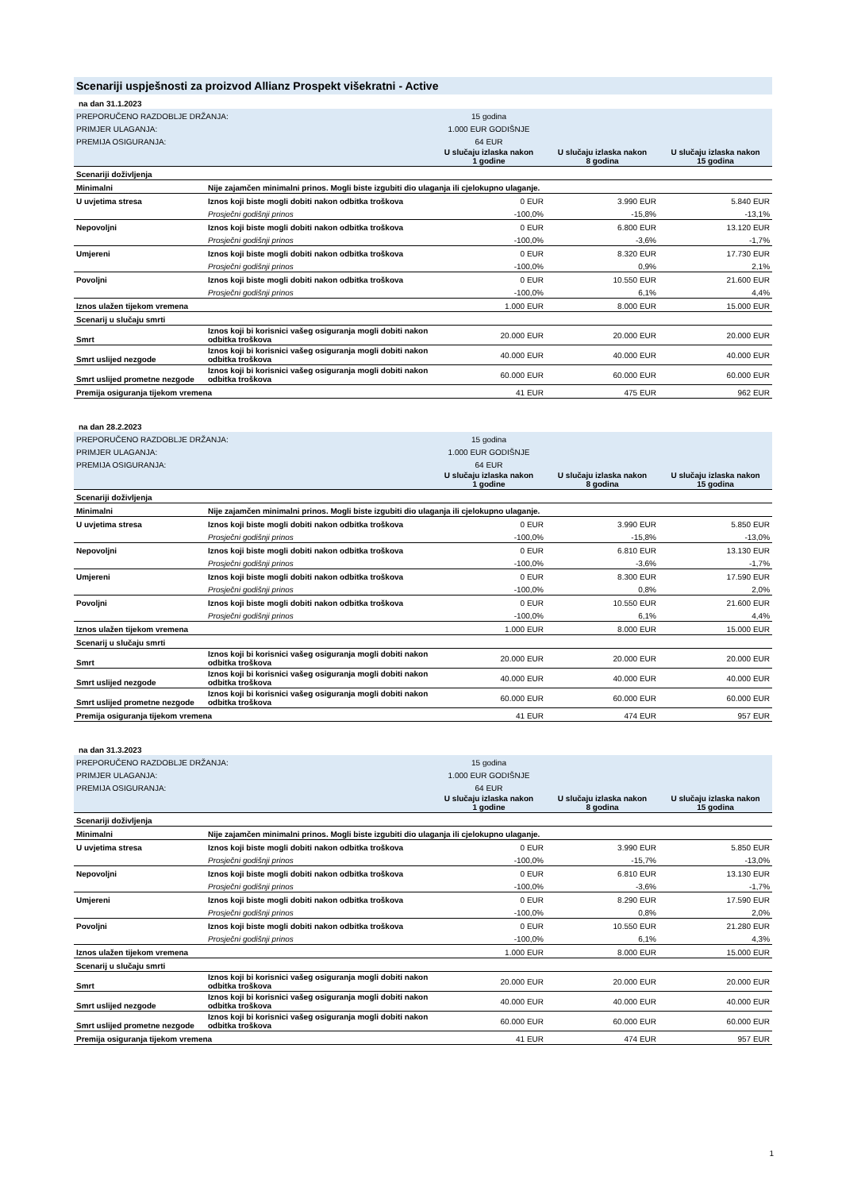Scenariji uspješnosti za proizvod Allianz Prospekt višekratni - Active
| na dan 31.1.2023 | | | | |
| PREPORUČENO RAZDOBLJE DRŽANJA: | | 15 godina | | |
| PRIMJER ULAGANJA: | | 1.000 EUR GODIŠNJE | | |
| PREMIJA OSIGURANJA: | | 64 EUR | | |
| | | U slučaju izlaska nakon 1 godine | U slučaju izlaska nakon 8 godina | U slučaju izlaska nakon 15 godina |
| Scenariji doživljenja | | | | |
| Minimalni | Nije zajamčen minimalni prinos. Mogli biste izgubiti dio ulaganja ili cjelokupno ulaganje. | | | |
| U uvjetima stresa | Iznos koji biste mogli dobiti nakon odbitka troškova | 0 EUR | 3.990 EUR | 5.840 EUR |
| | Prosječni godišnji prinos | -100,0% | -15,8% | -13,1% |
| Nepovoljni | Iznos koji biste mogli dobiti nakon odbitka troškova | 0 EUR | 6.800 EUR | 13.120 EUR |
| | Prosječni godišnji prinos | -100,0% | -3,6% | -1,7% |
| Umjereni | Iznos koji biste mogli dobiti nakon odbitka troškova | 0 EUR | 8.320 EUR | 17.730 EUR |
| | Prosječni godišnji prinos | -100,0% | 0,9% | 2,1% |
| Povoljni | Iznos koji biste mogli dobiti nakon odbitka troškova | 0 EUR | 10.550 EUR | 21.600 EUR |
| | Prosječni godišnji prinos | -100,0% | 6,1% | 4,4% |
| Iznos ulažen tijekom vremena | | 1.000 EUR | 8.000 EUR | 15.000 EUR |
| Scenarij u slučaju smrti | | | | |
| Smrt | Iznos koji bi korisnici vašeg osiguranja mogli dobiti nakon odbitka troškova | 20.000 EUR | 20.000 EUR | 20.000 EUR |
| Smrt uslijed nezgode | Iznos koji bi korisnici vašeg osiguranja mogli dobiti nakon odbitka troškova | 40.000 EUR | 40.000 EUR | 40.000 EUR |
| Smrt uslijed prometne nezgode | Iznos koji bi korisnici vašeg osiguranja mogli dobiti nakon odbitka troškova | 60.000 EUR | 60.000 EUR | 60.000 EUR |
| Premija osiguranja tijekom vremena | | 41 EUR | 475 EUR | 962 EUR |
| na dan 28.2.2023 | | | | |
| PREPORUČENO RAZDOBLJE DRŽANJA: | | 15 godina | | |
| PRIMJER ULAGANJA: | | 1.000 EUR GODIŠNJE | | |
| PREMIJA OSIGURANJA: | | 64 EUR | | |
| | | U slučaju izlaska nakon 1 godine | U slučaju izlaska nakon 8 godina | U slučaju izlaska nakon 15 godina |
| Scenariji doživljenja | | | | |
| Minimalni | Nije zajamčen minimalni prinos. Mogli biste izgubiti dio ulaganja ili cjelokupno ulaganje. | | | |
| U uvjetima stresa | Iznos koji biste mogli dobiti nakon odbitka troškova | 0 EUR | 3.990 EUR | 5.850 EUR |
| | Prosječni godišnji prinos | -100,0% | -15,8% | -13,0% |
| Nepovoljni | Iznos koji biste mogli dobiti nakon odbitka troškova | 0 EUR | 6.810 EUR | 13.130 EUR |
| | Prosječni godišnji prinos | -100,0% | -3,6% | -1,7% |
| Umjereni | Iznos koji biste mogli dobiti nakon odbitka troškova | 0 EUR | 8.300 EUR | 17.590 EUR |
| | Prosječni godišnji prinos | -100,0% | 0,8% | 2,0% |
| Povoljni | Iznos koji biste mogli dobiti nakon odbitka troškova | 0 EUR | 10.550 EUR | 21.600 EUR |
| | Prosječni godišnji prinos | -100,0% | 6,1% | 4,4% |
| Iznos ulažen tijekom vremena | | 1.000 EUR | 8.000 EUR | 15.000 EUR |
| Scenarij u slučaju smrti | | | | |
| Smrt | Iznos koji bi korisnici vašeg osiguranja mogli dobiti nakon odbitka troškova | 20.000 EUR | 20.000 EUR | 20.000 EUR |
| Smrt uslijed nezgode | Iznos koji bi korisnici vašeg osiguranja mogli dobiti nakon odbitka troškova | 40.000 EUR | 40.000 EUR | 40.000 EUR |
| Smrt uslijed prometne nezgode | Iznos koji bi korisnici vašeg osiguranja mogli dobiti nakon odbitka troškova | 60.000 EUR | 60.000 EUR | 60.000 EUR |
| Premija osiguranja tijekom vremena | | 41 EUR | 474 EUR | 957 EUR |
| na dan 31.3.2023 | | | | |
| PREPORUČENO RAZDOBLJE DRŽANJA: | | 15 godina | | |
| PRIMJER ULAGANJA: | | 1.000 EUR GODIŠNJE | | |
| PREMIJA OSIGURANJA: | | 64 EUR | | |
| | | U slučaju izlaska nakon 1 godine | U slučaju izlaska nakon 8 godina | U slučaju izlaska nakon 15 godina |
| Scenariji doživljenja | | | | |
| Minimalni | Nije zajamčen minimalni prinos. Mogli biste izgubiti dio ulaganja ili cjelokupno ulaganje. | | | |
| U uvjetima stresa | Iznos koji biste mogli dobiti nakon odbitka troškova | 0 EUR | 3.990 EUR | 5.850 EUR |
| | Prosječni godišnji prinos | -100,0% | -15,7% | -13,0% |
| Nepovoljni | Iznos koji biste mogli dobiti nakon odbitka troškova | 0 EUR | 6.810 EUR | 13.130 EUR |
| | Prosječni godišnji prinos | -100,0% | -3,6% | -1,7% |
| Umjereni | Iznos koji biste mogli dobiti nakon odbitka troškova | 0 EUR | 8.290 EUR | 17.590 EUR |
| | Prosječni godišnji prinos | -100,0% | 0,8% | 2,0% |
| Povoljni | Iznos koji biste mogli dobiti nakon odbitka troškova | 0 EUR | 10.550 EUR | 21.280 EUR |
| | Prosječni godišnji prinos | -100,0% | 6,1% | 4,3% |
| Iznos ulažen tijekom vremena | | 1.000 EUR | 8.000 EUR | 15.000 EUR |
| Scenarij u slučaju smrti | | | | |
| Smrt | Iznos koji bi korisnici vašeg osiguranja mogli dobiti nakon odbitka troškova | 20.000 EUR | 20.000 EUR | 20.000 EUR |
| Smrt uslijed nezgode | Iznos koji bi korisnici vašeg osiguranja mogli dobiti nakon odbitka troškova | 40.000 EUR | 40.000 EUR | 40.000 EUR |
| Smrt uslijed prometne nezgode | Iznos koji bi korisnici vašeg osiguranja mogli dobiti nakon odbitka troškova | 60.000 EUR | 60.000 EUR | 60.000 EUR |
| Premija osiguranja tijekom vremena | | 41 EUR | 474 EUR | 957 EUR |
1